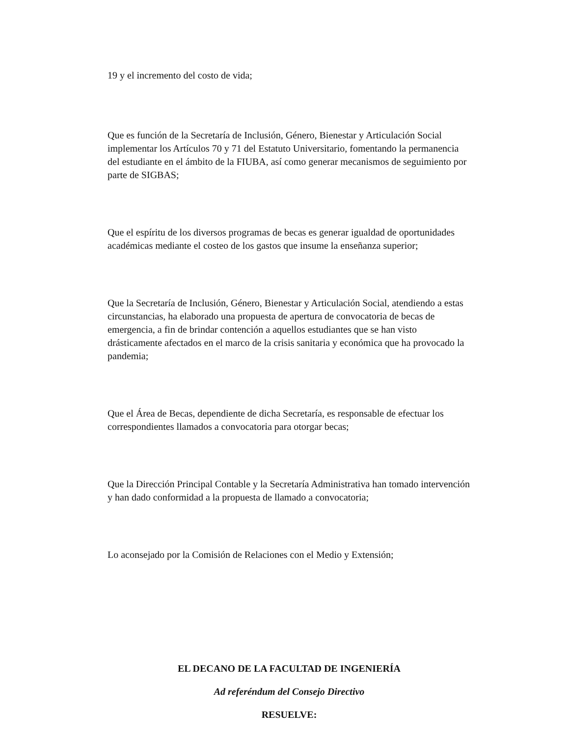19 y el incremento del costo de vida;
Que es función de la Secretaría de Inclusión, Género, Bienestar y Articulación Social implementar los Artículos 70 y 71 del Estatuto Universitario, fomentando la permanencia del estudiante en el ámbito de la FIUBA, así como generar mecanismos de seguimiento por parte de SIGBAS;
Que el espíritu de los diversos programas de becas es generar igualdad de oportunidades académicas mediante el costeo de los gastos que insume la enseñanza superior;
Que la Secretaría de Inclusión, Género, Bienestar y Articulación Social, atendiendo a estas circunstancias, ha elaborado una propuesta de apertura de convocatoria de becas de emergencia, a fin de brindar contención a aquellos estudiantes que se han visto drásticamente afectados en el marco de la crisis sanitaria y económica que ha provocado la pandemia;
Que el Área de Becas, dependiente de dicha Secretaría, es responsable de efectuar los correspondientes llamados a convocatoria para otorgar becas;
Que la Dirección Principal Contable y la Secretaría Administrativa han tomado intervención y han dado conformidad a la propuesta de llamado a convocatoria;
Lo aconsejado por la Comisión de Relaciones con el Medio y Extensión;
EL DECANO DE LA FACULTAD DE INGENIERÍA
Ad referéndum del Consejo Directivo
RESUELVE: